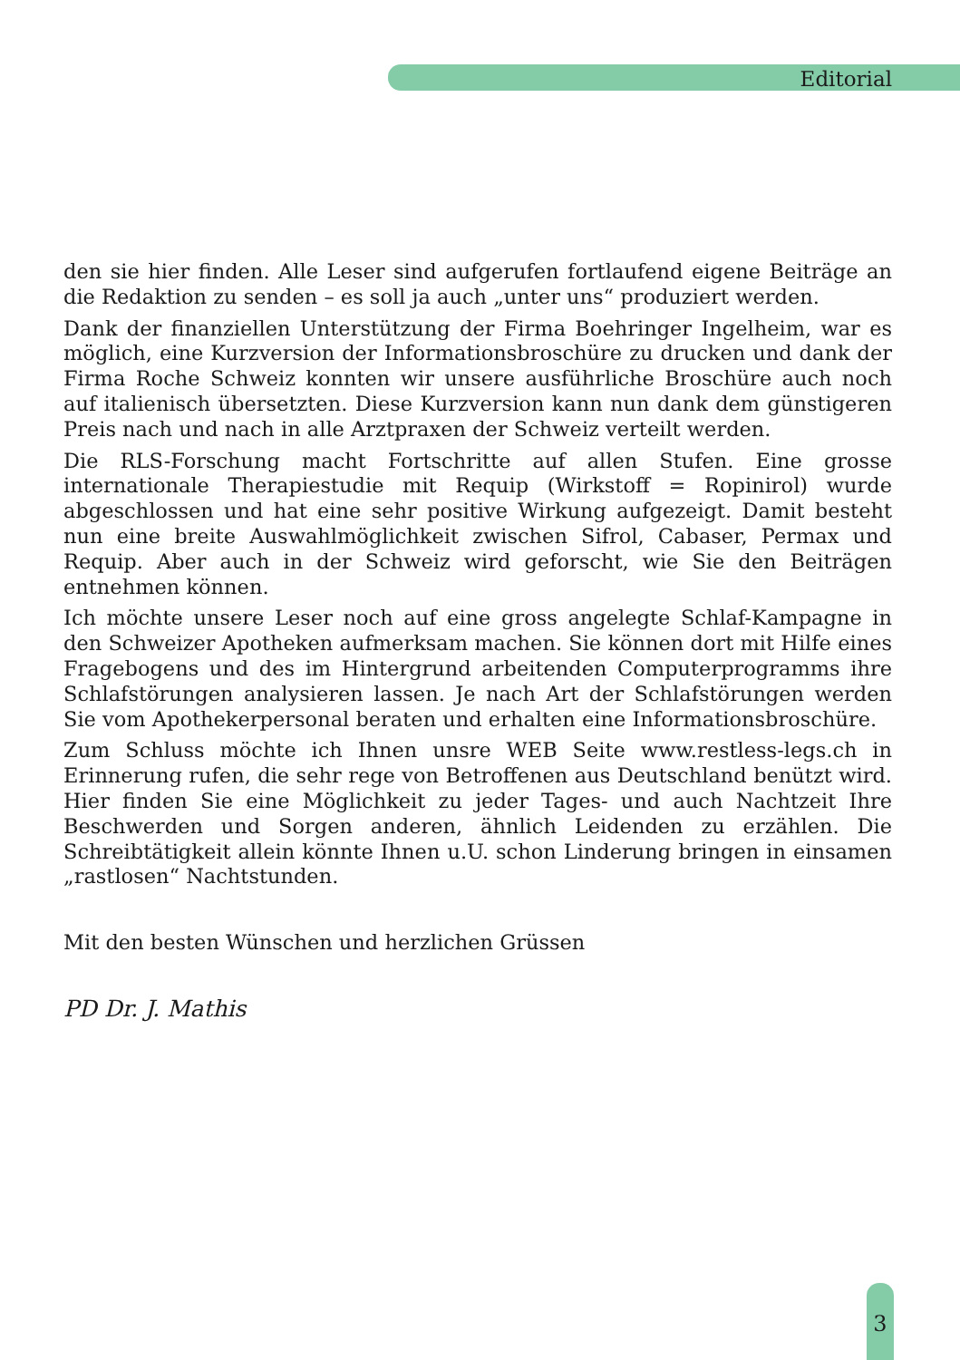Editorial
den sie hier finden. Alle Leser sind aufgerufen fortlaufend eigene Beiträge an die Redaktion zu senden – es soll ja auch „unter uns“ produziert werden.
Dank der finanziellen Unterstützung der Firma Boehringer Ingelheim, war es möglich, eine Kurzversion der Informationsbroschüre zu drucken und dank der Firma Roche Schweiz konnten wir unsere ausführliche Broschüre auch noch auf italienisch übersetzten. Diese Kurzversion kann nun dank dem günstigeren Preis nach und nach in alle Arztpraxen der Schweiz verteilt werden.
Die RLS-Forschung macht Fortschritte auf allen Stufen. Eine grosse internationale Therapiestudie mit Requip (Wirkstoff = Ropinirol) wurde abgeschlossen und hat eine sehr positive Wirkung aufgezeigt. Damit besteht nun eine breite Auswahlmöglichkeit zwischen Sifrol, Cabaser, Permax und Requip. Aber auch in der Schweiz wird geforscht, wie Sie den Beiträgen entnehmen können.
Ich möchte unsere Leser noch auf eine gross angelegte Schlaf-Kampagne in den Schweizer Apotheken aufmerksam machen. Sie können dort mit Hilfe eines Fragebogens und des im Hintergrund arbeitenden Computerprogramms ihre Schlafstörungen analysieren lassen. Je nach Art der Schlafstörungen werden Sie vom Apothekerpersonal beraten und erhalten eine Informationsbroschüre.
Zum Schluss möchte ich Ihnen unsre WEB Seite www.restless-legs.ch in Erinnerung rufen, die sehr rege von Betroffenen aus Deutschland benützt wird. Hier finden Sie eine Möglichkeit zu jeder Tages- und auch Nachtzeit Ihre Beschwerden und Sorgen anderen, ähnlich Leidenden zu erzählen. Die Schreibtätigkeit allein könnte Ihnen u.U. schon Linderung bringen in einsamen „rastlosen“ Nachtstunden.
Mit den besten Wünschen und herzlichen Grüssen
PD Dr. J. Mathis
3